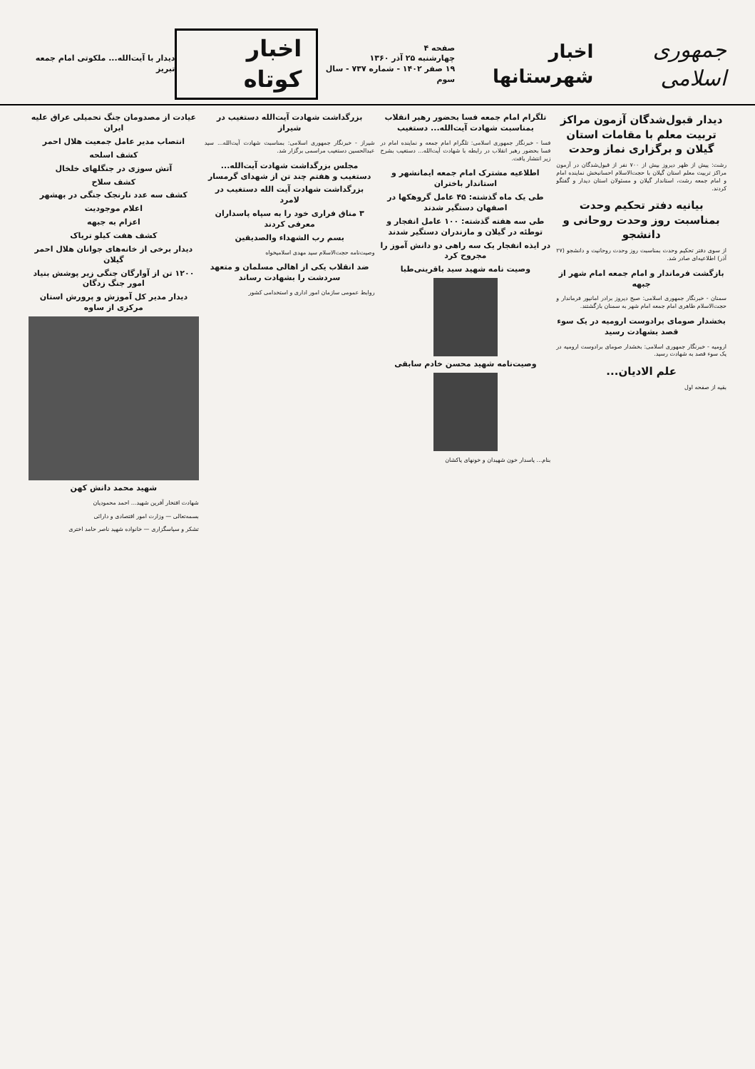جمهوری اسلامی
اخبار شهرستانها
صفحه ۴
چهارشنبه ۲۵ آذر ۱۳۶۰
۱۹ صفر ۱۴۰۲ - شماره ۷۳۷ - سال سوم
اخبار کوتاه
دیدار با آیت‌الله... ملکوتی امام جمعه تبریز
دیدار قبول‌شدگان آزمون مراکز تربیت معلم با مقامات استان گیلان و برگزاری نماز وحدت
رشت: پیش از ظهر دیروز بیش از ۷۰۰ نفر از قبول‌شدگان در آزمون مراکز تربیت معلم استان گیلان با حجت‌الاسلام احسانبخش نماینده امام و امام جمعه رشت، استاندار گیلان و مسئولان استان دیدار و گفتگو کردند.
بیانیه دفتر تحکیم وحدت بمناسبت روز وحدت روحانی و دانشجو
از سوی دفتر تحکیم وحدت بمناسبت روز وحدت روحانیت و دانشجو (۲۷ آذر) اطلاعیه‌ای صادر شد.
بازگشت فرماندار و امام جمعه امام شهر از جبهه
سمنان - خبرنگار جمهوری اسلامی: صبح دیروز برادر امانپور فرماندار و حجت‌الاسلام طاهری امام جمعه امام شهر به سمنان بازگشتند.
بخشدار صومای برادوست ارومیه در یک سوء قصد بشهادت رسید
ارومیه - خبرنگار جمهوری اسلامی: بخشدار صومای برادوست ارومیه در یک سوء قصد به شهادت رسید.
علم الادیان...
بقیه از صفحه اول
تلگرام امام جمعه فسا بحضور رهبر انقلاب بمناسبت شهادت آیت‌الله... دستغیب
فسا - خبرنگار جمهوری اسلامی: تلگرام امام جمعه و نماینده امام در فسا بحضور رهبر انقلاب در رابطه با شهادت آیت‌الله... دستغیب بشرح زیر انتشار یافت.
اطلاعیه مشترک امام جمعه ایمانشهر و استاندار باختران
طی یک ماه گذشته: ۴۵ عامل گروهکها در اصفهان دستگیر شدند
طی سه هفته گذشته: ۱۰۰ عامل انفجار و توطئه در گیلان و مازندران دستگیر شدند
در ایذه انفجار یک سه راهی دو دانش آموز را مجروح کرد
وصیت نامه شهید سید باقرینی‌طبا
وصیت‌نامه شهید محسن خادم سابقی
بنام... پاسدار خون شهیدان و خونهای پاکشان
بزرگداشت شهادت آیت‌الله دستغیب در شیراز
شیراز - خبرنگار جمهوری اسلامی: بمناسبت شهادت آیت‌الله... سید عبدالحسین دستغیب مراسمی برگزار شد.
مجلس بزرگداشت شهادت آیت‌الله... دستغیب و هفتم چند تن از شهدای گرمسار
بزرگداشت شهادت آیت الله دستغیب در لامرد
۳ مناق فراری خود را به سپاه پاسداران معرفی کردند
بسم رب الشهداء والصدیقین
وصیت‌نامه حجت‌الاسلام سید مهدی اسلامیخواه
ضد انقلاب یکی از اهالی مسلمان و متعهد سردشت را بشهادت رساند
روابط عمومی سازمان امور اداری و استخدامی کشور
عیادت از مصدومان جنگ تحمیلی عراق علیه ایران
انتصاب مدیر عامل جمعیت هلال احمر
کشف اسلحه
آتش سوزی در جنگلهای خلخال
کشف سلاح
کشف سه عدد نارنجک جنگی در بهشهر
اعلام موجودیت
اعزام به جبهه
کشف هفت کیلو تریاک
دیدار برخی از خانه‌های جوانان هلال احمر گیلان
۱۲۰۰ تن از آوارگان جنگی زیر پوشش بنیاد امور جنگ زدگان
دیدار مدیر کل آموزش و پرورش استان مرکزی از ساوه
شهید محمد دانش کهن
شهادت افتخار آفرین شهید... احمد محمودیان
بسمه‌تعالی — وزارت امور اقتصادی و دارائی
تشکر و سپاسگزاری — خانواده شهید ناصر حامد اختری